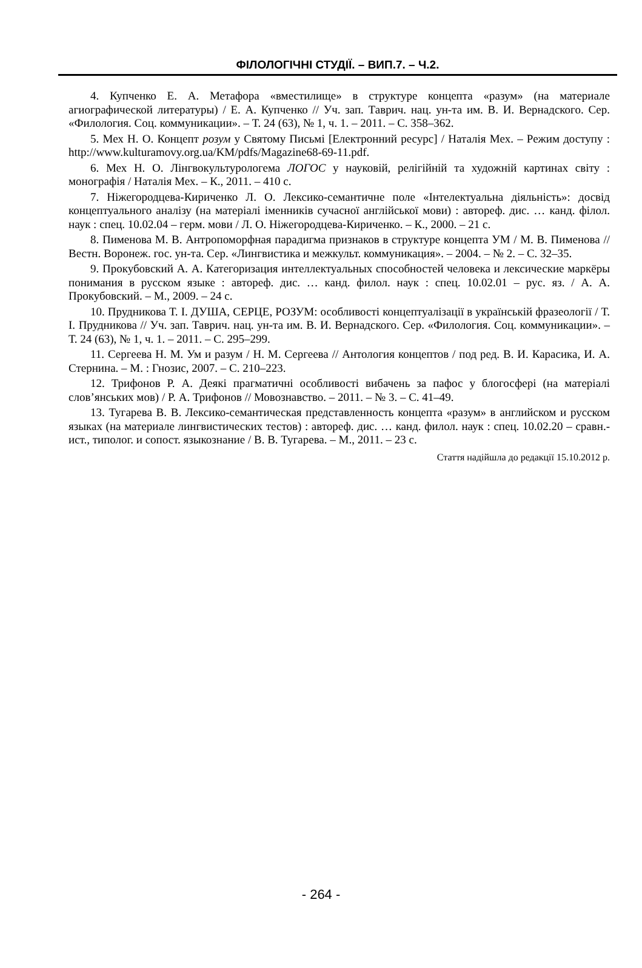ФІЛОЛОГІЧНІ СТУДІЇ. – ВИП.7. – Ч.2.
4. Купченко Е. А. Метафора «вместилище» в структуре концепта «разум» (на материале агиографической литературы) / Е. А. Купченко // Уч. зап. Таврич. нац. ун-та им. В. И. Вернадского. Сер. «Филология. Соц. коммуникации». – Т. 24 (63), № 1, ч. 1. – 2011. – С. 358–362.
5. Мех Н. О. Концепт розум у Святому Письмі [Електронний ресурс] / Наталія Мех. – Режим доступу : http://www.kulturamovy.org.ua/KM/pdfs/Magazine68-69-11.pdf.
6. Мех Н. О. Лінгвокультурологема ЛОГОС у науковій, релігійній та художній картинах світу : монографія / Наталія Мех. – К., 2011. – 410 с.
7. Ніжегородцева-Кириченко Л. О. Лексико-семантичне поле «Інтелектуальна діяльність»: досвід концептуального аналізу (на матеріалі іменників сучасної англійської мови) : автореф. дис. … канд. філол. наук : спец. 10.02.04 – герм. мови / Л. О. Ніжегородцева-Кириченко. – К., 2000. – 21 с.
8. Пименова М. В. Антропоморфная парадигма признаков в структуре концепта УМ / М. В. Пименова // Вестн. Воронеж. гос. ун-та. Сер. «Лингвистика и межкульт. коммуникация». – 2004. – № 2. – С. 32–35.
9. Прокубовский А. А. Категоризация интеллектуальных способностей человека и лексические маркёры понимания в русском языке : автореф. дис. … канд. филол. наук : спец. 10.02.01 – рус. яз. / А. А. Прокубовский. – М., 2009. – 24 с.
10. Прудникова Т. І. ДУША, СЕРЦЕ, РОЗУМ: особливості концептуалізації в українській фразеології / Т. І. Прудникова // Уч. зап. Таврич. нац. ун-та им. В. И. Вернадского. Сер. «Филология. Соц. коммуникации». – Т. 24 (63), № 1, ч. 1. – 2011. – С. 295–299.
11. Сергеева Н. М. Ум и разум / Н. М. Сергеева // Антология концептов / под ред. В. И. Карасика, И. А. Стернина. – М. : Гнозис, 2007. – С. 210–223.
12. Трифонов Р. А. Деякі прагматичні особливості вибачень за пафос у блогосфері (на матеріалі слов’янських мов) / Р. А. Трифонов // Мовознавство. – 2011. – № 3. – С. 41–49.
13. Тугарева В. В. Лексико-семантическая представленность концепта «разум» в английском и русском языках (на материале лингвистических тестов) : автореф. дис. … канд. филол. наук : спец. 10.02.20 – сравн.-ист., типолог. и сопост. языкознание / В. В. Тугарева. – М., 2011. – 23 с.
Стаття надійшла до редакції 15.10.2012 р.
- 264 -